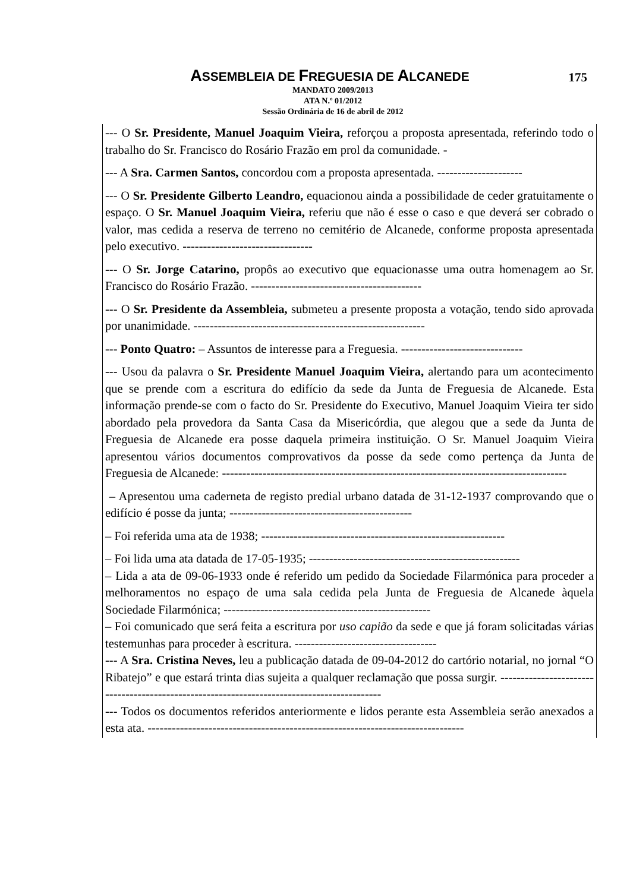ASSEMBLEIA DE FREGUESIA DE ALCANEDE
175
MANDATO 2009/2013
ATA N.º 01/2012
Sessão Ordinária de 16 de abril de 2012
--- O Sr. Presidente, Manuel Joaquim Vieira, reforçou a proposta apresentada, referindo todo o trabalho do Sr. Francisco do Rosário Frazão em prol da comunidade. -
--- A Sra. Carmen Santos, concordou com a proposta apresentada. ---------------------
--- O Sr. Presidente Gilberto Leandro, equacionou ainda a possibilidade de ceder gratuitamente o espaço. O Sr. Manuel Joaquim Vieira, referiu que não é esse o caso e que deverá ser cobrado o valor, mas cedida a reserva de terreno no cemitério de Alcanede, conforme proposta apresentada pelo executivo. --------------------------------
--- O Sr. Jorge Catarino, propôs ao executivo que equacionasse uma outra homenagem ao Sr. Francisco do Rosário Frazão. ------------------------------------------
--- O Sr. Presidente da Assembleia, submeteu a presente proposta a votação, tendo sido aprovada por unanimidade. ---------------------------------------------------------
--- Ponto Quatro: – Assuntos de interesse para a Freguesia. ------------------------------
--- Usou da palavra o Sr. Presidente Manuel Joaquim Vieira, alertando para um acontecimento que se prende com a escritura do edifício da sede da Junta de Freguesia de Alcanede. Esta informação prende-se com o facto do Sr. Presidente do Executivo, Manuel Joaquim Vieira ter sido abordado pela provedora da Santa Casa da Misericórdia, que alegou que a sede da Junta de Freguesia de Alcanede era posse daquela primeira instituição. O Sr. Manuel Joaquim Vieira apresentou vários documentos comprovativos da posse da sede como pertença da Junta de Freguesia de Alcanede: -------------------------------------------------------------------------------------
– Apresentou uma caderneta de registo predial urbano datada de 31-12-1937 comprovando que o edifício é posse da junta; ---------------------------------------------
– Foi referida uma ata de 1938; ------------------------------------------------------------
– Foi lida uma ata datada de 17-05-1935; ----------------------------------------------------
– Lida a ata de 09-06-1933 onde é referido um pedido da Sociedade Filarmónica para proceder a melhoramentos no espaço de uma sala cedida pela Junta de Freguesia de Alcanede àquela Sociedade Filarmónica; ---------------------------------------------------
– Foi comunicado que será feita a escritura por uso capião da sede e que já foram solicitadas várias testemunhas para proceder à escritura. -----------------------------------
--- A Sra. Cristina Neves, leu a publicação datada de 09-04-2012 do cartório notarial, no jornal “O Ribatejo” e que estará trinta dias sujeita a qualquer reclamação que possa surgir. -------------------------------------------------------------------------------------------
--- Todos os documentos referidos anteriormente e lidos perante esta Assembleia serão anexados a esta ata. ------------------------------------------------------------------------------